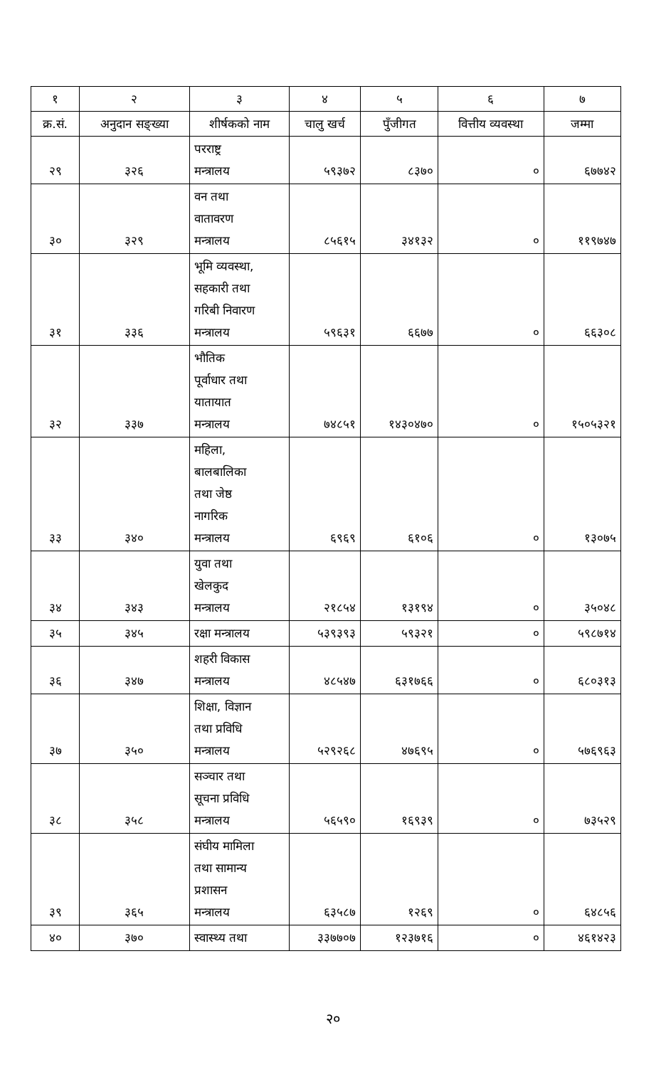| १ | २ | ३ | ४ | ५ | ६ | ७ |
| --- | --- | --- | --- | --- | --- | --- |
| क्र.सं. | अनुदान सङ्ख्या | शीर्षकको नाम | चालु खर्च | पुँजीगत | वित्तीय व्यवस्था | जम्मा |
| २९ | ३२६ | परराष्ट्र मन्त्रालय | ५९३७२ | ८३७० | ० | ६७७४२ |
| ३० | ३२९ | वन तथा वातावरण मन्त्रालय | ८५६१५ | ३४१३२ | ० | ११९७४७ |
| ३१ | ३३६ | भूमि व्यवस्था, सहकारी तथा गरिबी निवारण मन्त्रालय | ५९६३१ | ६६७७ | ० | ६६३०८ |
| ३२ | ३३७ | भौतिक पूर्वाधार तथा यातायात मन्त्रालय | ७४८५१ | १४३०४७० | ० | १५०५३२१ |
| ३३ | ३४० | महिला, बालबालिका तथा जेष्ठ नागरिक मन्त्रालय | ६९६९ | ६१०६ | ० | १३०७५ |
| ३४ | ३४३ | युवा तथा खेलकुद मन्त्रालय | २१८५४ | १३१९४ | ० | ३५०४८ |
| ३५ | ३४५ | रक्षा मन्त्रालय | ५३९३९३ | ५९३२१ | ० | ५९८७१४ |
| ३६ | ३४७ | शहरी विकास मन्त्रालय | ४८५४७ | ६३१७६६ | ० | ६८०३१३ |
| ३७ | ३५० | शिक्षा, विज्ञान तथा प्रविधि मन्त्रालय | ५२९२६८ | ४७६९५ | ० | ५७६९६३ |
| ३८ | ३५८ | सञ्चार तथा सूचना प्रविधि मन्त्रालय | ५६५९० | १६९३९ | ० | ७३५२९ |
| ३९ | ३६५ | संघीय मामिला तथा सामान्य प्रशासन मन्त्रालय | ६३५८७ | १२६९ | ० | ६४८५६ |
| ४० | ३७० | स्वास्थ्य तथा | ३३७७०७ | १२३७१६ | ० | ४६१४२३ |
२०